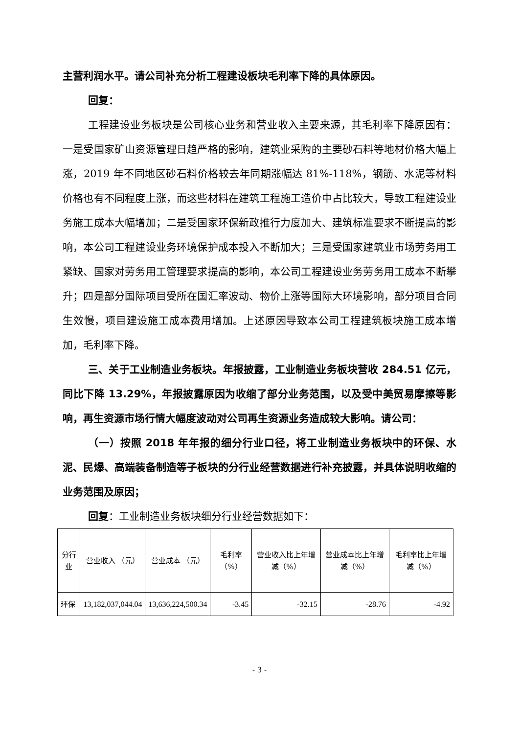主营利润水平。请公司补充分析工程建设板块毛利率下降的具体原因。
回复：
工程建设业务板块是公司核心业务和营业收入主要来源，其毛利率下降原因有：一是受国家矿山资源管理日趋严格的影响，建筑业采购的主要砂石料等地材价格大幅上涨，2019 年不同地区砂石料价格较去年同期涨幅达 81%-118%，钢筋、水泥等材料价格也有不同程度上涨，而这些材料在建筑工程施工造价中占比较大，导致工程建设业务施工成本大幅增加；二是受国家环保新政推行力度加大、建筑标准要求不断提高的影响，本公司工程建设业务环境保护成本投入不断加大；三是受国家建筑业市场劳务用工紧缺、国家对劳务用工管理要求提高的影响，本公司工程建设业务劳务用工成本不断攀升；四是部分国际项目受所在国汇率波动、物价上涨等国际大环境影响，部分项目合同生效慢，项目建设施工成本费用增加。上述原因导致本公司工程建筑板块施工成本增加，毛利率下降。
三、关于工业制造业务板块。年报披露，工业制造业务板块营收 284.51 亿元，同比下降 13.29%，年报披露原因为收缩了部分业务范围，以及受中美贸易摩擦等影响，再生资源市场行情大幅度波动对公司再生资源业务造成较大影响。请公司：
（一）按照 2018 年年报的细分行业口径，将工业制造业务板块中的环保、水泥、民爆、高端装备制造等子板块的分行业经营数据进行补充披露，并具体说明收缩的业务范围及原因；
回复：工业制造业务板块细分行业经营数据如下：
| 分行业 | 营业收入 （元） | 营业成本 （元） | 毛利率（%） | 营业收入比上年增减（%） | 营业成本比上年增减（%） | 毛利率比上年增减（%） |
| --- | --- | --- | --- | --- | --- | --- |
| 环保 | 13,182,037,044.04 | 13,636,224,500.34 | -3.45 | -32.15 | -28.76 | -4.92 |
- 3 -